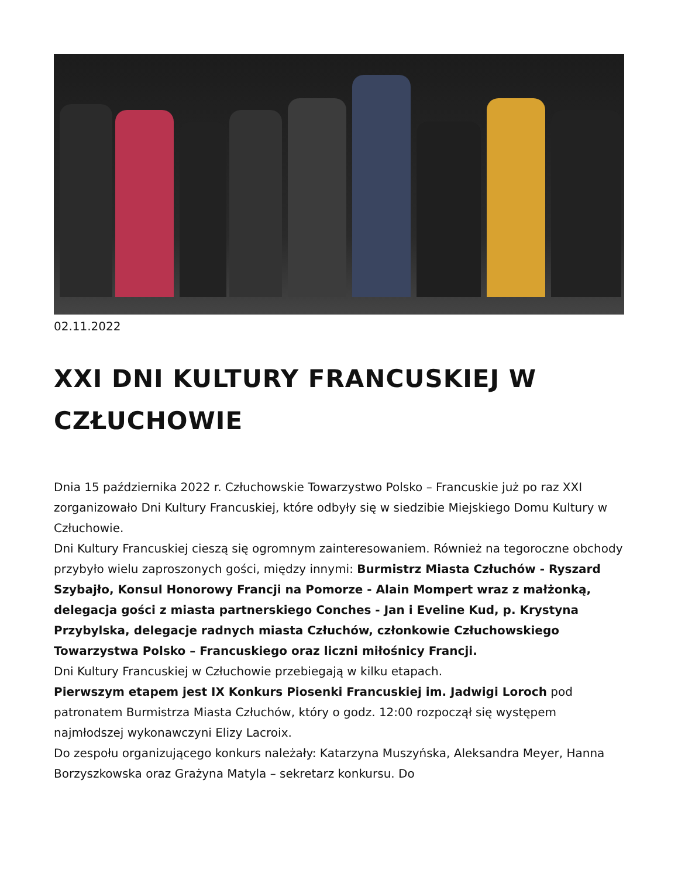02.11.2022
XXI DNI KULTURY FRANCUSKIEJ W CZŁUCHOWIE
Dnia 15 października 2022 r. Człuchowskie Towarzystwo Polsko – Francuskie już po raz XXI zorganizowało Dni Kultury Francuskiej, które odbyły się w siedzibie Miejskiego Domu Kultury w Człuchowie.
Dni Kultury Francuskiej cieszą się ogromnym zainteresowaniem. Również na tegoroczne obchody przybyło wielu zaproszonych gości, między innymi: Burmistrz Miasta Człuchów - Ryszard Szybajło, Konsul Honorowy Francji na Pomorze - Alain Mompert wraz z małżonką, delegacja gości z miasta partnerskiego Conches - Jan i Eveline Kud, p. Krystyna Przybylska, delegacje radnych miasta Człuchów, członkowie Człuchowskiego Towarzystwa Polsko – Francuskiego oraz liczni miłośnicy Francji.
Dni Kultury Francuskiej w Człuchowie przebiegają w kilku etapach.
Pierwszym etapem jest IX Konkurs Piosenki Francuskiej im. Jadwigi Loroch pod patronatem Burmistrza Miasta Człuchów, który o godz. 12:00 rozpoczął się występem najmłodszej wykonawczyni Elizy Lacroix.
Do zespołu organizującego konkurs należały: Katarzyna Muszyńska, Aleksandra Meyer, Hanna Borzyszkowska oraz Grażyna Matyla – sekretarz konkursu. Do